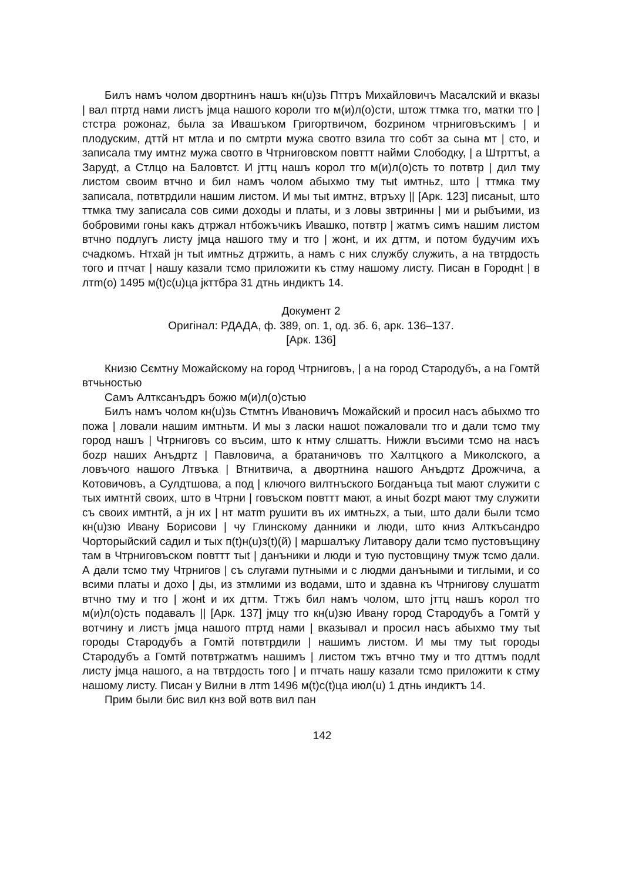Билъ намъ чолом двортнинъ нашъ кн(u)зь Пттръ Михайловичъ Масалский и вказы | вал птртд нами листъ jмца нашого короли тго м(и)л(о)сти, штож ттмка тго, матки тго | стстра рожонаz, была за Ивашъком Григортвичом, боzрином чтрниговъскимъ | и плодуским, дттй нт мтла и по смтрти мужа свотго взила тго собт за сына мт | сто, и записала тму имтнz мужа свотго в Чтрниговском повттт найми Слободку, | а Штрттъt, а Зарудt, а Стлцо на Баловтст. И jттц нашъ корол тго м(и)л(о)сть то потвтр | дил тму листом своим втчно и бил намъ чолом абыхмо тму тыt имтньz, што | ттмка тму записала, потвтрдили нашим листом. И мы тыt имтнz, втръху || [Арк. 123] писаныt, што ттмка тму записала сов сими доходы и платы, и з ловы звтринны | ми и рыбъими, из бобровими гоны какъ дтржал нтбожъчикъ Ивашко, потвтр | жатмъ симъ нашим листом втчно подлугъ листу jмца нашого тму и тго | жонt, и их дттм, и потом будучим ихъ счадкомъ. Нтхай jн тыt имтньz дтржить, а намъ с них службу служить, а на твтрдость того и птчат | нашу казали тсмо приложити къ стму нашому листу. Писан в Городнt | в лтm(о) 1495 м(t)с(u)ца jкттбра 31 дтнь индиктъ 14.
Документ 2
Оригінал: РДАДА, ф. 389, оп. 1, од. зб. 6, арк. 136–137.
[Арк. 136]
Книзю Сємтну Можайскому на город Чтрниговъ, | а на город Стародубъ, а на Гомтй втчьностью
Самъ Алткcанъдръ божю м(и)л(о)стью
Билъ намъ чолом кн(u)зь Стмтнъ Ивановичъ Можайский и просил насъ абыхмо тго пожа | ловали нашим имтньтм. И мы з ласки нашоt пожаловали тго и дали тсмо тму город нашъ | Чтрниговъ со въсим, што к нтму слшатть. Нижли въсими тсмо на насъ боzр наших Анъдртz | Павловича, а братаничовъ тго Халтцкого а Миколского, а ловъчого нашого Лтвъка | Втнитвича, а двортнина нашого Анъдртz Дрожчича, а Котовичовъ, а Сулдтшова, а под | ключого вилтнъского Богданъца тыt мают служити с тых имтнтй своих, што в Чтрни | говъском повттт мают, а иныt боzрt мают тму служити съ своих имтнтй, а jн их | нт матm рушити въ их имтньzх, а тыи, што дали были тсмо кн(u)зю Ивану Борисови | чу Глинскому данники и люди, што книз Алткъсандро Чорторыйский садил и тых п(t)н(u)з(t)(й) | маршалъку Литавору дали тсмо пустовъщину там в Чтрниговъском повттт тыt | данъники и люди и тую пустовщину тмуж тсмо дали. А дали тсмо тму Чтрнигов | съ слугами путными и с людми данъными и тиглыми, и со всими платы и дохо | ды, из зтмлими из водами, што и здавна къ Чтрнигову слушатm втчно тму и тго | жонt и их дттм. Ттжъ бил намъ чолом, што jттц нашъ корол тго м(и)л(о)сть подавалъ || [Арк. 137] jмцу тго кн(u)зю Ивану город Стародубъ а Гомтй у вотчину и листъ jмца нашого птртд нами | вказывал и просил насъ абыхмо тму тыt городы Стародубъ а Гомтй потвтрдили | нашимъ листом. И мы тму тыt городы Стародубъ а Гомтй потвтржатмъ нашимъ | листом тжъ втчно тму и тго дттмъ подлt листу jмца нашого, а на твтрдость того | и птчать нашу казали тсмо приложити к стму нашому листу. Писан у Вилни в лтm 1496 м(t)с(t)ца июл(u) 1 дтнь индиктъ 14.
Прим были бис вил кнз вой вотв вил пан
142